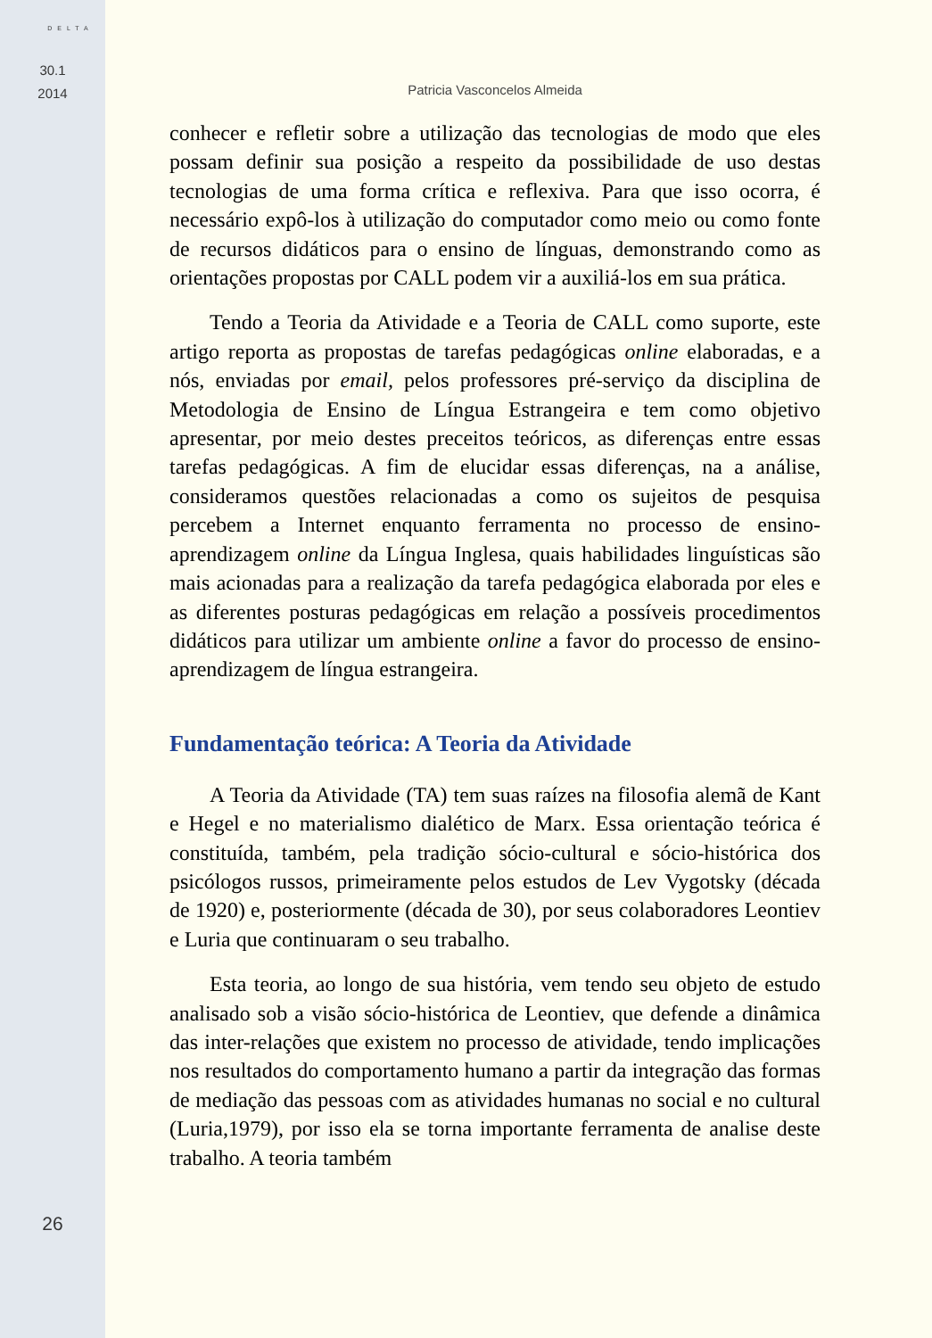DELTA
30.1
2014
26
Patricia Vasconcelos Almeida
conhecer e refletir sobre a utilização das tecnologias de modo que eles possam definir sua posição a respeito da possibilidade de uso destas tecnologias de uma forma crítica e reflexiva. Para que isso ocorra, é necessário expô-los à utilização do computador como meio ou como fonte de recursos didáticos para o ensino de línguas, demonstrando como as orientações propostas por CALL podem vir a auxiliá-los em sua prática.
Tendo a Teoria da Atividade e a Teoria de CALL como suporte, este artigo reporta as propostas de tarefas pedagógicas online elaboradas, e a nós, enviadas por email, pelos professores pré-serviço da disciplina de Metodologia de Ensino de Língua Estrangeira e tem como objetivo apresentar, por meio destes preceitos teóricos, as diferenças entre essas tarefas pedagógicas. A fim de elucidar essas diferenças, na a análise, consideramos questões relacionadas a como os sujeitos de pesquisa percebem a Internet enquanto ferramenta no processo de ensino-aprendizagem online da Língua Inglesa, quais habilidades linguísticas são mais acionadas para a realização da tarefa pedagógica elaborada por eles e as diferentes posturas pedagógicas em relação a possíveis procedimentos didáticos para utilizar um ambiente online a favor do processo de ensino-aprendizagem de língua estrangeira.
Fundamentação teórica: A Teoria da Atividade
A Teoria da Atividade (TA) tem suas raízes na filosofia alemã de Kant e Hegel e no materialismo dialético de Marx. Essa orientação teórica é constituída, também, pela tradição sócio-cultural e sócio-histórica dos psicólogos russos, primeiramente pelos estudos de Lev Vygotsky (década de 1920) e, posteriormente (década de 30), por seus colaboradores Leontiev e Luria que continuaram o seu trabalho.
Esta teoria, ao longo de sua história, vem tendo seu objeto de estudo analisado sob a visão sócio-histórica de Leontiev, que defende a dinâmica das inter-relações que existem no processo de atividade, tendo implicações nos resultados do comportamento humano a partir da integração das formas de mediação das pessoas com as atividades humanas no social e no cultural (Luria,1979), por isso ela se torna importante ferramenta de analise deste trabalho. A teoria também